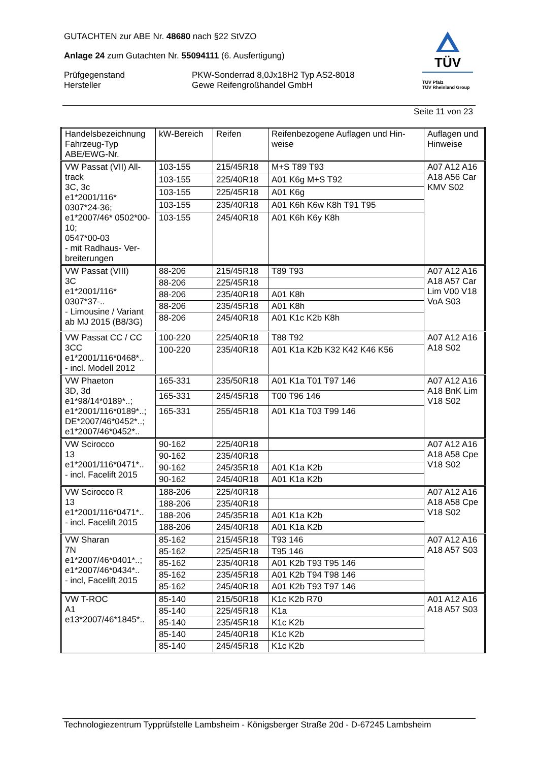GUTACHTEN zur ABE Nr. 48680 nach §22 StVZO
Anlage 24 zum Gutachten Nr. 55094111 (6. Ausfertigung)
Prüfgegenstand PKW-Sonderrad 8,0Jx18H2 Typ AS2-8018
Hersteller Gewe Reifengroßhandel GmbH
TÜV
TÜV Pfalz
TÜV Rheinland Group
Seite 11 von 23
| Handelsbezeichnung Fahrzeug-Typ ABE/EWG-Nr. | kW-Bereich | Reifen | Reifenbezogene Auflagen und Hin-weise | Auflagen und Hinweise |
| --- | --- | --- | --- | --- |
| VW Passat (VII) All-track 3C, 3c e1*2001/116* 0307*24-36; e1*2007/46* 0502*00-10; 0547*00-03 - mit Radhaus- Ver-breiterungen | 103-155 | 215/45R18 | M+S T89 T93 | A07 A12 A16 A18 A56 Car KMV S02 |
| | 103-155 | 225/40R18 | A01 K6g M+S T92 | |
| | 103-155 | 225/45R18 | A01 K6g | |
| | 103-155 | 235/40R18 | A01 K6h K6w K8h T91 T95 | |
| | 103-155 | 245/40R18 | A01 K6h K6y K8h | |
| VW Passat (VIII) 3C e1*2001/116* 0307*37-.. - Limousine / Variant ab MJ 2015 (B8/3G) | 88-206 | 215/45R18 | T89 T93 | A07 A12 A16 A18 A57 Car Lim V00 V18 VoA S03 |
| | 88-206 | 225/45R18 | | |
| | 88-206 | 235/40R18 | A01 K8h | |
| | 88-206 | 235/45R18 | A01 K8h | |
| | 88-206 | 245/40R18 | A01 K1c K2b K8h | |
| VW Passat CC / CC 3CC e1*2001/116*0468*.. - incl. Modell 2012 | 100-220 | 225/40R18 | T88 T92 | A07 A12 A16 A18 S02 |
| | 100-220 | 235/40R18 | A01 K1a K2b K32 K42 K46 K56 | |
| VW Phaeton 3D, 3d e1*98/14*0189*..; e1*2001/116*0189*..; DE*2007/46*0452*..; e1*2007/46*0452*.. | 165-331 | 235/50R18 | A01 K1a T01 T97 146 | A07 A12 A16 A18 BnK Lim V18 S02 |
| | 165-331 | 245/45R18 | T00 T96 146 | |
| | 165-331 | 255/45R18 | A01 K1a T03 T99 146 | |
| VW Scirocco 13 e1*2001/116*0471*.. - incl. Facelift 2015 | 90-162 | 225/40R18 | | A07 A12 A16 A18 A58 Cpe V18 S02 |
| | 90-162 | 235/40R18 | | |
| | 90-162 | 245/35R18 | A01 K1a K2b | |
| | 90-162 | 245/40R18 | A01 K1a K2b | |
| VW Scirocco R 13 e1*2001/116*0471*.. - incl. Facelift 2015 | 188-206 | 225/40R18 | | A07 A12 A16 A18 A58 Cpe V18 S02 |
| | 188-206 | 235/40R18 | | |
| | 188-206 | 245/35R18 | A01 K1a K2b | |
| | 188-206 | 245/40R18 | A01 K1a K2b | |
| VW Sharan 7N e1*2007/46*0401*..; e1*2007/46*0434*.. - incl, Facelift 2015 | 85-162 | 215/45R18 | T93 146 | A07 A12 A16 A18 A57 S03 |
| | 85-162 | 225/45R18 | T95 146 | |
| | 85-162 | 235/40R18 | A01 K2b T93 T95 146 | |
| | 85-162 | 235/45R18 | A01 K2b T94 T98 146 | |
| | 85-162 | 245/40R18 | A01 K2b T93 T97 146 | |
| VW T-ROC A1 e13*2007/46*1845*.. | 85-140 | 215/50R18 | K1c K2b R70 | A01 A12 A16 A18 A57 S03 |
| | 85-140 | 225/45R18 | K1a | |
| | 85-140 | 235/45R18 | K1c K2b | |
| | 85-140 | 245/40R18 | K1c K2b | |
| | 85-140 | 245/45R18 | K1c K2b | |
Technologiezentrum Typprüfstelle Lambsheim - Königsberger Straße 20d - D-67245 Lambsheim